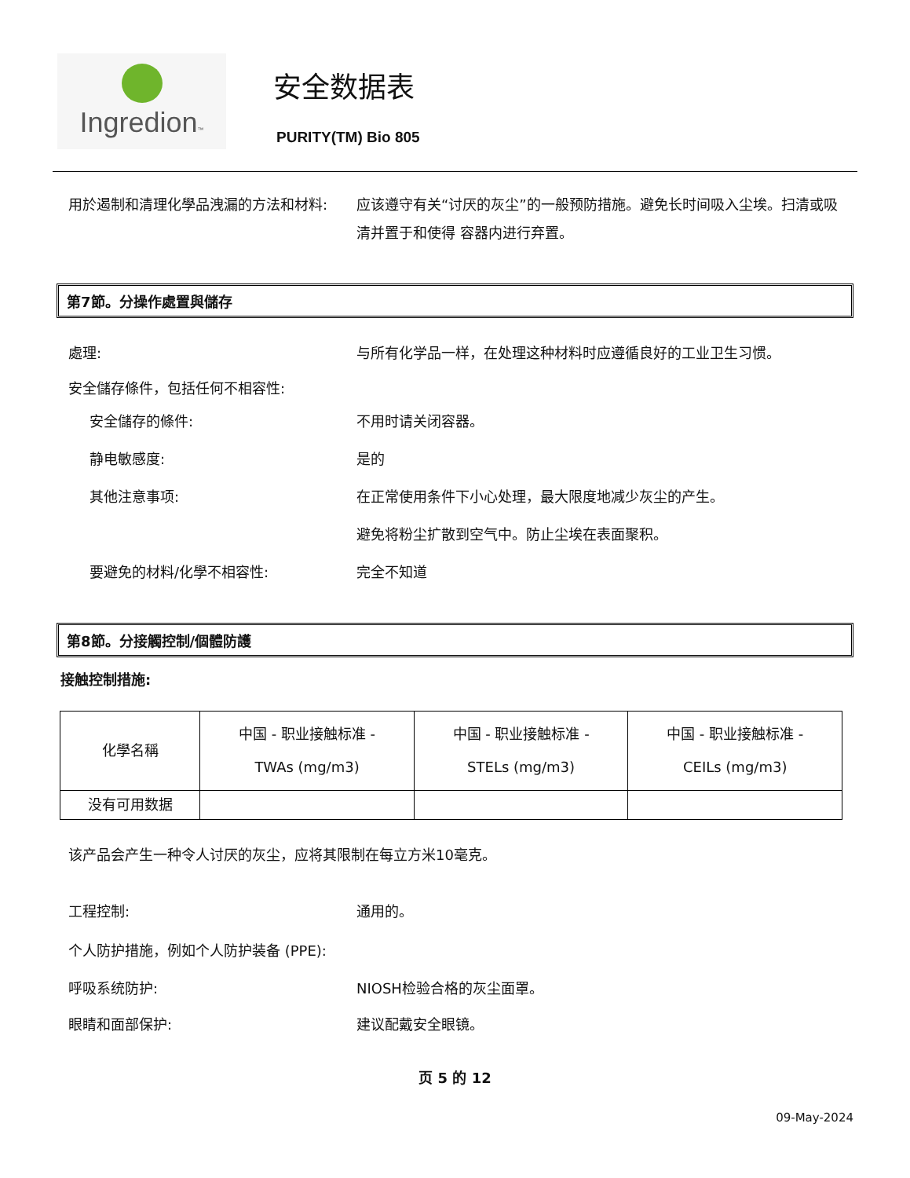Ingredion™
安全数据表
PURITY(TM) Bio 805
用於遏制和清理化學品洩漏的方法和材料: 应该遵守有关“讨厌的灰尘”的一般预防措施。避免长时间吸入尘埃。扫清或吸清并置于和使得 容器内进行弃置。
第7節。分操作處置與儲存
處理: 与所有化学品一样，在处理这种材料时应遵循良好的工业卫生习惯。
安全儲存條件，包括任何不相容性:
安全儲存的條件: 不用时请关闭容器。
静电敏感度: 是的
其他注意事项: 在正常使用条件下小心处理，最大限度地减少灰尘的产生。
避免将粉尘扩散到空气中。防止尘埃在表面聚积。
要避免的材料/化學不相容性: 完全不知道
第8節。分接觸控制/個體防護
接触控制措施:
| 化學名稱 | 中国 - 职业接触标准 - TWAs (mg/m3) | 中国 - 职业接触标准 - STELs (mg/m3) | 中国 - 职业接触标准 - CEILs (mg/m3) |
| --- | --- | --- | --- |
| 没有可用数据 | | | |
该产品会产生一种令人讨厌的灰尘，应将其限制在每立方米10毫克。
工程控制: 通用的。
个人防护措施，例如个人防护装备 (PPE):
呼吸系统防护: NIOSH检验合格的灰尘面罩。
眼睛和面部保护: 建议配戴安全眼镜。
页 5 的 12
09-May-2024